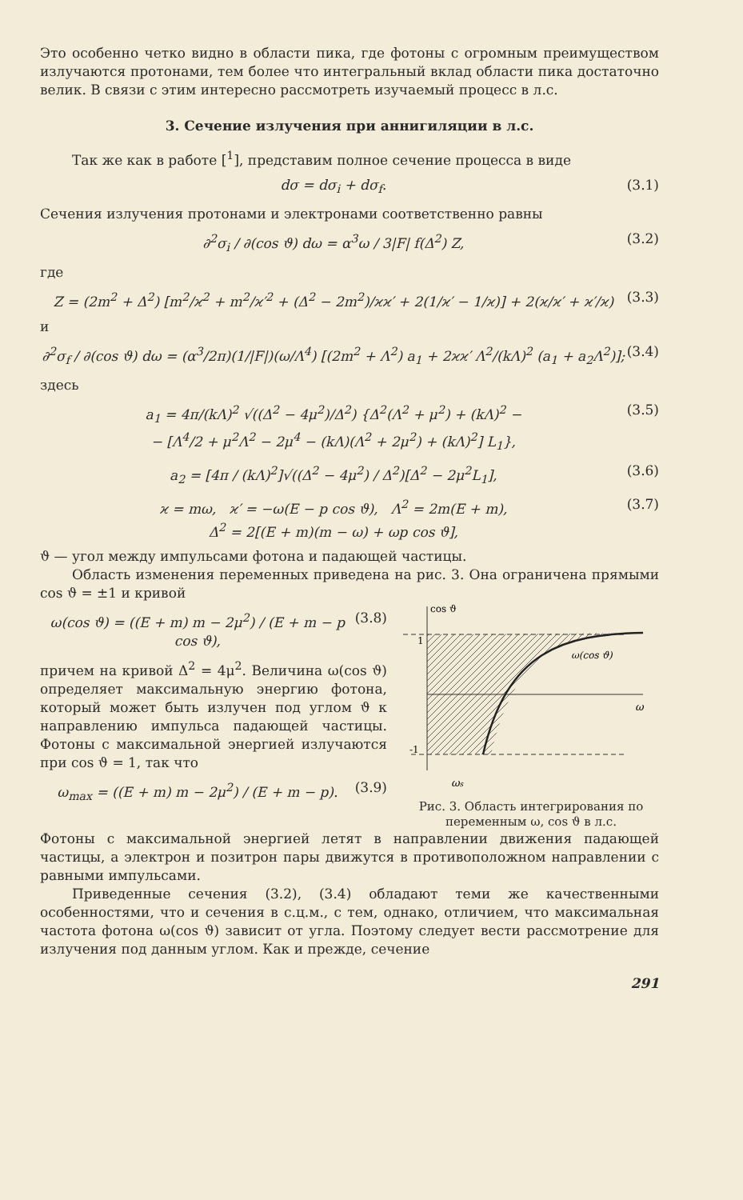Это особенно четко видно в области пика, где фотоны с огромным преимуществом излучаются протонами, тем более что интегральный вклад области пика достаточно велик. В связи с этим интересно рассмотреть изучаемый процесс в л.с.
3. Сечение излучения при аннигиляции в л.с.
Так же как в работе [<sup>1</sup>], представим полное сечение процесса в виде
dσ = dσ<sub>i</sub> + dσ<sub>f</sub>. (3.1)
Сечения излучения протонами и электронами соответственно равны
∂<sup>2</sup>σ<sub>i</sub> / ∂(cos ϑ) dω = α<sup>3</sup>ω / 3|F| f(Δ<sup>2</sup>) Z, (3.2)
где
Z = (2m<sup>2</sup> + Δ<sup>2</sup>) [m<sup>2</sup>/ϰ<sup>2</sup> + m<sup>2</sup>/ϰ′<sup>2</sup> + (Δ<sup>2</sup> − 2m<sup>2</sup>)/ϰϰ′ + 2(1/ϰ′ − 1/ϰ)] + 2(ϰ/ϰ′ + ϰ′/ϰ) (3.3)
и
∂<sup>2</sup>σ<sub>f</sub> / ∂(cos ϑ) dω = (α<sup>3</sup>/2π)(1/|F|)(ω/Λ<sup>4</sup>) [(2m<sup>2</sup> + Λ<sup>2</sup>) a<sub>1</sub> + 2ϰϰ′ Λ<sup>2</sup>/(kΛ)<sup>2</sup> (a<sub>1</sub> + a<sub>2</sub>Λ<sup>2</sup>)]; (3.4)
здесь
a<sub>1</sub> = 4π/(kΛ)<sup>2</sup> √((Δ<sup>2</sup> − 4μ<sup>2</sup>)/Δ<sup>2</sup>) {Δ<sup>2</sup>(Λ<sup>2</sup> + μ<sup>2</sup>) + (kΛ)<sup>2</sup> −
− [Λ<sup>4</sup>/2 + μ<sup>2</sup>Λ<sup>2</sup> − 2μ<sup>4</sup> − (kΛ)(Λ<sup>2</sup> + 2μ<sup>2</sup>) + (kΛ)<sup>2</sup>] L<sub>1</sub>}, (3.5)
a<sub>2</sub> = [4π / (kΛ)<sup>2</sup>]√((Δ<sup>2</sup> − 4μ<sup>2</sup>) / Δ<sup>2</sup>)[Δ<sup>2</sup> − 2μ<sup>2</sup>L<sub>1</sub>], (3.6)
ϰ = mω, ϰ′ = −ω(E − p cos ϑ), Λ<sup>2</sup> = 2m(E + m),
Δ<sup>2</sup> = 2[(E + m)(m − ω) + ωp cos ϑ], (3.7)
ϑ — угол между импульсами фотона и падающей частицы.
Область изменения переменных приведена на рис. 3. Она ограничена прямыми cos ϑ = ±1 и кривой
ω(cos ϑ) = ((E + m) m − 2μ<sup>2</sup>) / (E + m − p cos ϑ), (3.8)
причем на кривой Δ<sup>2</sup> = 4μ<sup>2</sup>. Величина ω(cos ϑ) определяет максимальную энергию фотона, который может быть излучен под углом ϑ к направлению импульса падающей частицы. Фотоны с максимальной энергией излучаются при cos ϑ = 1, так что
ω<sub>max</sub> = ((E + m) m − 2μ<sup>2</sup>) / (E + m − p). (3.9)
cos ϑ
1
-1
ω
ω(cos ϑ)
ωs
Рис. 3. Область интегрирования по переменным ω, cos ϑ в л.с.
Фотоны с максимальной энергией летят в направлении движения падающей частицы, а электрон и позитрон пары движутся в противоположном направлении с равными импульсами.
Приведенные сечения (3.2), (3.4) обладают теми же качественными особенностями, что и сечения в с.ц.м., с тем, однако, отличием, что максимальная частота фотона ω(cos ϑ) зависит от угла. Поэтому следует вести рассмотрение для излучения под данным углом. Как и прежде, сечение
291